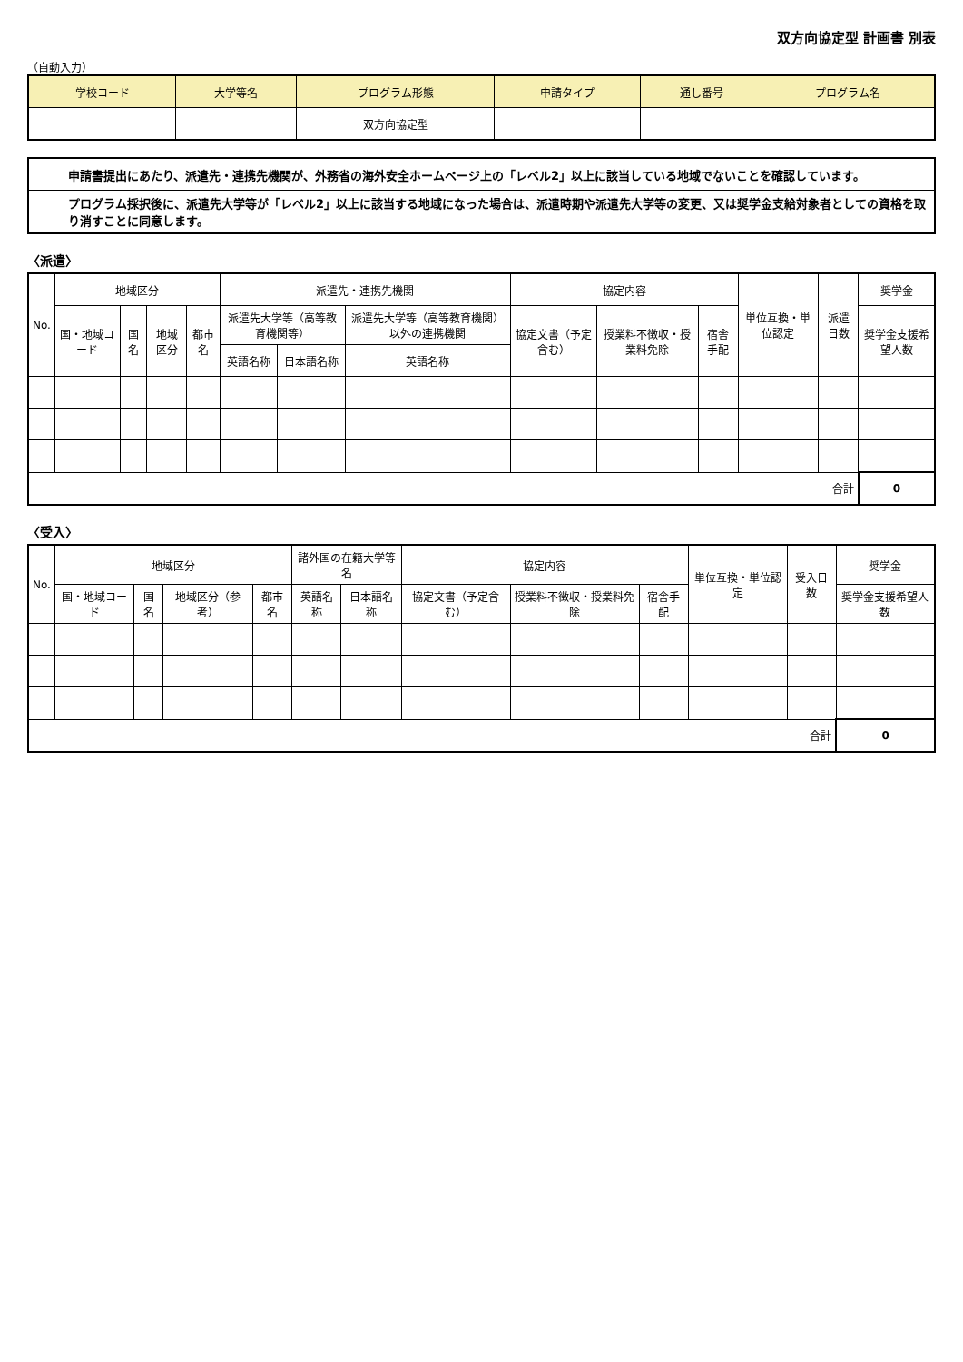双方向協定型 計画書 別表
（自動入力）
| 学校コード | 大学等名 | プログラム形態 | 申請タイプ | 通し番号 | プログラム名 |
| --- | --- | --- | --- | --- | --- |
| | | 双方向協定型 | | | |
| | 申請書提出にあたり、派遣先・連携先機関が、外務省の海外安全ホームページ上の「レベル2」以上に該当している地域でないことを確認しています。 |
| | プログラム採択後に、派遣先大学等が「レベル2」以上に該当する地域になった場合は、派遣時期や派遣先大学等の変更、又は奨学金支給対象者としての資格を取り消すことに同意します。 |
〈派遣〉
| No. | 地域区分 | | | | 派遣先・連携先機関 | | | 協定内容 | | | 単位互換・単位認定 | 派遣日数 | 奨学金 |
| --- | --- | --- | --- | --- | --- | --- | --- | --- | --- | --- | --- | --- | --- |
| | 国・地域コード | 国名 | 地域区分 | 都市名 | 派遣先大学等（高等教育機関等） | | 派遣先大学等（高等教育機関）以外の連携機関 | 協定文書（予定含む） | 授業料不徴収・授業料免除 | 宿舎手配 | | | 奨学金支援希望人数 |
| | | | | | 英語名称 | 日本語名称 | 英語名称 | | | | | | |
| 合計 | | | | | | | | | | | | | 0 |
〈受入〉
| No. | 地域区分 | | | | 諸外国の在籍大学等名 | | 協定内容 | | | 単位互換・単位認定 | 受入日数 | 奨学金 |
| --- | --- | --- | --- | --- | --- | --- | --- | --- | --- | --- | --- | --- |
| | 国・地域コード | 国名 | 地域区分（参考） | 都市名 | 英語名称 | 日本語名称 | 協定文書（予定含む） | 授業料不徴収・授業料免除 | 宿舎手配 | | | 奨学金支援希望人数 |
| 合計 | | | | | | | | | | | | 0 |